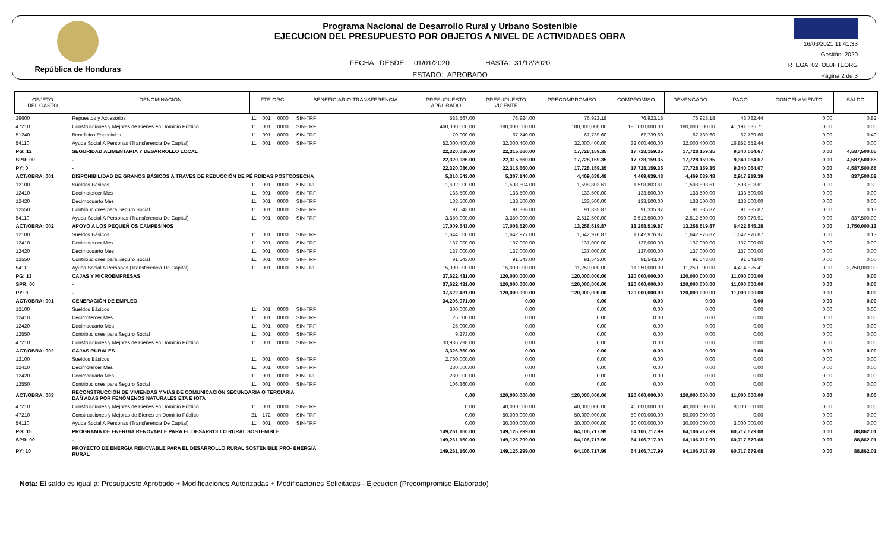República de Honduras
Programa Nacional de Desarrollo Rural y Urbano Sostenible
EJECUCION DEL PRESUPUESTO POR OBJETOS A NIVEL DE ACTIVIDADES OBRA
FECHA DESDE : 01/01/2020 HASTA: 31/12/2020
ESTADO: APROBADO
16/03/2021 11:41:33
Gestión: 2020
R_EGA_02_OBJFTEORG
Página 2 de 3
| OBJETO DEL GASTO | DENOMINACION | FTE ORG | | | BENEFICIARIO TRANSFERENCIA | PRESUPUESTO APROBADO | PRESUPUESTO VIGENTE | PRECOMPROMISO | COMPROMISO | DEVENGADO | PAGO | CONGELAMIENTO | SALDO |
| --- | --- | --- | --- | --- | --- | --- | --- | --- | --- | --- | --- | --- | --- |
| 39600 | Repuestos y Accesorios | 11 | 001 | 0000 | SIN-TRF | 583,567.00 | 76,924.00 | 76,923.18 | 76,923.18 | 76,923.18 | 43,782.44 | 0.00 | 0.82 |
| 47210 | Construcciones y Mejoras de Bienes en Dominio Público | 11 | 001 | 0000 | SIN-TRF | 460,000,000.00 | 180,000,000.00 | 180,000,000.00 | 180,000,000.00 | 180,000,000.00 | 41,191,535.71 | 0.00 | 0.00 |
| 51240 | Beneficios Especiales | 11 | 001 | 0000 | SIN-TRF | 70,000.00 | 67,740.00 | 67,739.60 | 67,739.60 | 67,739.60 | 67,739.60 | 0.00 | 0.40 |
| 54110 | Ayuda Social A Personas (Transferencia De Capital) | 11 | 001 | 0000 | SIN-TRF | 52,000,400.00 | 32,000,400.00 | 32,000,400.00 | 32,000,400.00 | 32,000,400.00 | 16,852,552.44 | 0.00 | 0.00 |
| PG: 12 | SEGURIDAD ALIMENTARIA Y DESARROLLO LOCAL | | | | | 22,320,086.00 | 22,315,660.00 | 17,728,159.35 | 17,728,159.35 | 17,728,159.35 | 9,340,064.67 | 0.00 | 4,587,500.65 |
| SPR: 00 | - | | | | | 22,320,086.00 | 22,315,660.00 | 17,728,159.35 | 17,728,159.35 | 17,728,159.35 | 9,340,064.67 | 0.00 | 4,587,500.65 |
| PY: 0 | - | | | | | 22,320,086.00 | 22,315,660.00 | 17,728,159.35 | 17,728,159.35 | 17,728,159.35 | 9,340,064.67 | 0.00 | 4,587,500.65 |
| ACT/OBRA: 001 | DISPONIBILIDAD DE GRANOS BÁSICOS A TRAVES DE REDUCCIÓN DE PÉ RDIDAS POSTCOSECHA | | | | | 5,310,543.00 | 5,307,140.00 | 4,469,639.48 | 4,469,639.48 | 4,469,639.48 | 2,917,219.39 | 0.00 | 837,500.52 |
| 12100 | Sueldos Básicos | 11 | 001 | 0000 | SIN-TRF | 1,602,000.00 | 1,598,804.00 | 1,598,803.61 | 1,598,803.61 | 1,598,803.61 | 1,598,803.61 | 0.00 | 0.39 |
| 12410 | Decimotercer Mes | 11 | 001 | 0000 | SIN-TRF | 133,500.00 | 133,500.00 | 133,500.00 | 133,500.00 | 133,500.00 | 133,500.00 | 0.00 | 0.00 |
| 12420 | Decimocuarto Mes | 11 | 001 | 0000 | SIN-TRF | 133,500.00 | 133,500.00 | 133,500.00 | 133,500.00 | 133,500.00 | 133,500.00 | 0.00 | 0.00 |
| 12550 | Contribuciones para Seguro Social | 11 | 001 | 0000 | SIN-TRF | 91,543.00 | 91,336.00 | 91,335.87 | 91,335.87 | 91,335.87 | 91,335.87 | 0.00 | 0.13 |
| 54110 | Ayuda Social A Personas (Transferencia De Capital) | 11 | 001 | 0000 | SIN-TRF | 3,350,000.00 | 3,350,000.00 | 2,512,500.00 | 2,512,500.00 | 2,512,500.00 | 960,079.91 | 0.00 | 837,500.00 |
| ACT/OBRA: 002 | APOYO A LOS PEQUEÑ OS CAMPESINOS | | | | | 17,009,543.00 | 17,008,520.00 | 13,258,519.87 | 13,258,519.87 | 13,258,519.87 | 6,422,845.28 | 0.00 | 3,750,000.13 |
| 12100 | Sueldos Básicos | 11 | 001 | 0000 | SIN-TRF | 1,644,000.00 | 1,642,977.00 | 1,642,976.87 | 1,642,976.87 | 1,642,976.87 | 1,642,976.87 | 0.00 | 0.13 |
| 12410 | Decimotercer Mes | 11 | 001 | 0000 | SIN-TRF | 137,000.00 | 137,000.00 | 137,000.00 | 137,000.00 | 137,000.00 | 137,000.00 | 0.00 | 0.00 |
| 12420 | Decimocuarto Mes | 11 | 001 | 0000 | SIN-TRF | 137,000.00 | 137,000.00 | 137,000.00 | 137,000.00 | 137,000.00 | 137,000.00 | 0.00 | 0.00 |
| 12550 | Contribuciones para Seguro Social | 11 | 001 | 0000 | SIN-TRF | 91,543.00 | 91,543.00 | 91,543.00 | 91,543.00 | 91,543.00 | 91,543.00 | 0.00 | 0.00 |
| 54110 | Ayuda Social A Personas (Transferencia De Capital) | 11 | 001 | 0000 | SIN-TRF | 15,000,000.00 | 15,000,000.00 | 11,250,000.00 | 11,250,000.00 | 11,250,000.00 | 4,414,325.41 | 0.00 | 3,750,000.00 |
| PG: 13 | CAJAS Y MICROEMPRESAS | | | | | 37,622,431.00 | 120,000,000.00 | 120,000,000.00 | 120,000,000.00 | 120,000,000.00 | 11,000,000.00 | 0.00 | 0.00 |
| SPR: 00 | - | | | | | 37,622,431.00 | 120,000,000.00 | 120,000,000.00 | 120,000,000.00 | 120,000,000.00 | 11,000,000.00 | 0.00 | 0.00 |
| PY: 0 | - | | | | | 37,622,431.00 | 120,000,000.00 | 120,000,000.00 | 120,000,000.00 | 120,000,000.00 | 11,000,000.00 | 0.00 | 0.00 |
| ACT/OBRA: 001 | GENERACIÓN DE EMPLEO | | | | | 34,296,071.00 | 0.00 | 0.00 | 0.00 | 0.00 | 0.00 | 0.00 | 0.00 |
| 12100 | Sueldos Básicos | 11 | 001 | 0000 | SIN-TRF | 300,000.00 | 0.00 | 0.00 | 0.00 | 0.00 | 0.00 | 0.00 | 0.00 |
| 12410 | Decimotercer Mes | 11 | 001 | 0000 | SIN-TRF | 25,000.00 | 0.00 | 0.00 | 0.00 | 0.00 | 0.00 | 0.00 | 0.00 |
| 12420 | Decimocuarto Mes | 11 | 001 | 0000 | SIN-TRF | 25,000.00 | 0.00 | 0.00 | 0.00 | 0.00 | 0.00 | 0.00 | 0.00 |
| 12550 | Contribuciones para Seguro Social | 11 | 001 | 0000 | SIN-TRF | 9,273.00 | 0.00 | 0.00 | 0.00 | 0.00 | 0.00 | 0.00 | 0.00 |
| 47210 | Construcciones y Mejoras de Bienes en Dominio Público | 11 | 001 | 0000 | SIN-TRF | 33,936,798.00 | 0.00 | 0.00 | 0.00 | 0.00 | 0.00 | 0.00 | 0.00 |
| ACT/OBRA: 002 | CAJAS RURALES | | | | | 3,326,360.00 | 0.00 | 0.00 | 0.00 | 0.00 | 0.00 | 0.00 | 0.00 |
| 12100 | Sueldos Básicos | 11 | 001 | 0000 | SIN-TRF | 2,760,000.00 | 0.00 | 0.00 | 0.00 | 0.00 | 0.00 | 0.00 | 0.00 |
| 12410 | Decimotercer Mes | 11 | 001 | 0000 | SIN-TRF | 230,000.00 | 0.00 | 0.00 | 0.00 | 0.00 | 0.00 | 0.00 | 0.00 |
| 12420 | Decimocuarto Mes | 11 | 001 | 0000 | SIN-TRF | 230,000.00 | 0.00 | 0.00 | 0.00 | 0.00 | 0.00 | 0.00 | 0.00 |
| 12550 | Contribuciones para Seguro Social | 11 | 001 | 0000 | SIN-TRF | 106,360.00 | 0.00 | 0.00 | 0.00 | 0.00 | 0.00 | 0.00 | 0.00 |
| ACT/OBRA: 003 | RECONSTRUCCIÓN DE VIVIENDAS Y VIAS DE COMUNICACIÓN SECUNDARIA O TERCIARIA DAÑ ADAS POR FENÓMENOS NATURALES ETA E IOTA | | | | | 0.00 | 120,000,000.00 | 120,000,000.00 | 120,000,000.00 | 120,000,000.00 | 11,000,000.00 | 0.00 | 0.00 |
| 47210 | Construcciones y Mejoras de Bienes en Dominio Público | 11 | 001 | 0000 | SIN-TRF | 0.00 | 40,000,000.00 | 40,000,000.00 | 40,000,000.00 | 40,000,000.00 | 8,000,000.00 | 0.00 | 0.00 |
| 47210 | Construcciones y Mejoras de Bienes en Dominio Público | 21 | 172 | 0000 | SIN-TRF | 0.00 | 50,000,000.00 | 50,000,000.00 | 50,000,000.00 | 50,000,000.00 | 0.00 | 0.00 | 0.00 |
| 54110 | Ayuda Social A Personas (Transferencia De Capital) | 11 | 001 | 0000 | SIN-TRF | 0.00 | 30,000,000.00 | 30,000,000.00 | 30,000,000.00 | 30,000,000.00 | 3,000,000.00 | 0.00 | 0.00 |
| PG: 15 | PROGRAMA DE ENERGIA RENOVABLE PARA EL DESARROLLO RURAL SOSTENIBLE | | | | | 149,261,160.00 | 149,125,299.00 | 64,106,717.99 | 64,106,717.99 | 64,106,717.99 | 60,717,679.08 | 0.00 | 88,862.01 |
| SPR: 00 | - | | | | | 149,261,160.00 | 149,125,299.00 | 64,106,717.99 | 64,106,717.99 | 64,106,717.99 | 60,717,679.08 | 0.00 | 88,862.01 |
| PY: 10 | PROYECTO DE ENERGÍA RENOVABLE PARA EL DESARROLLO RURAL SOSTENIBLE PRO- ENERGÍA RURAL | | | | | 149,261,160.00 | 149,125,299.00 | 64,106,717.99 | 64,106,717.99 | 64,106,717.99 | 60,717,679.08 | 0.00 | 88,862.01 |
Nota: El saldo es igual a: Presupuesto Aprobado + Modificaciones Autorizadas + Modificaciones Solicitadas - Ejecucion (Precompromiso Elaborado)